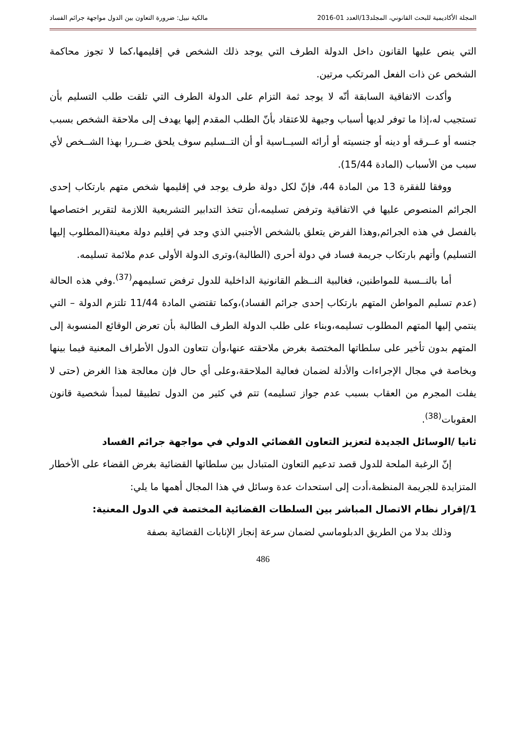المجلة الأكاديمية للبحث القانوني، المجلد13/العدد 01-2016 مالكية نبيل: ضرورة التعاون بين الدول مواجهة جرائم الفساد
التي ينص عليها القانون داخل الدولة الطرف التي يوجد ذلك الشخص في إقليمها،كما لا تجوز محاكمة الشخص عن ذات الفعل المرتكب مرتين.
وأكدت الاتفاقية السابقة أنّه لا يوجد ثمة التزام على الدولة الطرف التي تلقت طلب التسليم بأن تستجيب له،إذا ما توفر لديها أسباب وجيهة للاعتقاد بأنّ الطلب المقدم إليها يهدف إلى ملاحقة الشخص بسبب جنسه أو عــرقه أو دينه أو جنسيته أو أرائه السيــاسية أو أن التــسليم سوف يلحق ضــررا بهذا الشــخص لأي سبب من الأسباب (المادة 15/44).
ووفقا للفقرة 13 من المادة 44، فإنّ لكل دولة طرف يوجد في إقليمها شخص متهم بارتكاب إحدى الجرائم المنصوص عليها في الاتفاقية وترفض تسليمه،أن تتخذ التدابير التشريعية اللازمة لتقرير اختصاصها بالفصل في هذه الجرائم,وهذا الفرض يتعلق بالشخص الأجنبي الذي وجد في إقليم دولة معينة(المطلوب إليها التسليم) وأتهم بارتكاب جريمة فساد في دولة أحرى (الطالبة)،وترى الدولة الأولى عدم ملائمة تسليمه.
أما بالنــسبة للمواطنين، فغالبية النــظم القانونية الداخلية للدول ترفض تسليمهم<sup>(37)</sup>.وفي هذه الحالة (عدم تسليم المواطن المتهم بارتكاب إحدى جرائم الفساد)،وكما تقتضي المادة 11/44 تلتزم الدولة – التي ينتمي إليها المتهم المطلوب تسليمه،وبناء على طلب الدولة الطرف الطالبة بأن تعرض الوقائع المنسوبة إلى المتهم بدون تأخير على سلطاتها المختصة بغرض ملاحقته عنها،وأن تتعاون الدول الأطراف المعنية فيما بينها وبخاصة في مجال الإجراءات والأدلة لضمان فعالية الملاحقة،وعلى أي حال فإن معالجة هذا الغرض (حتى لا يفلت المجرم من العقاب بسبب عدم جواز تسليمه) تتم في كثير من الدول تطبيقا لمبدأ شخصية قانون العقوبات<sup>(38)</sup>.
ثانيا /الوسائل الجديدة لتعزيز التعاون القضائي الدولي في مواجهة جرائم الفساد
إنّ الرغبة الملحة للدول قصد تدعيم التعاون المتبادل بين سلطاتها القضائية بغرض القضاء على الأخطار المتزايدة للجريمة المنظمة،أدت إلى استحداث عدة وسائل في هذا المجال أهمها ما يلي:
1/إقرار نظام الاتصال المباشر بين السلطات القضائية المختصة في الدول المعنية:
وذلك بدلا من الطريق الدبلوماسي لضمان سرعة إنجاز الإنابات القضائية بصفة
486